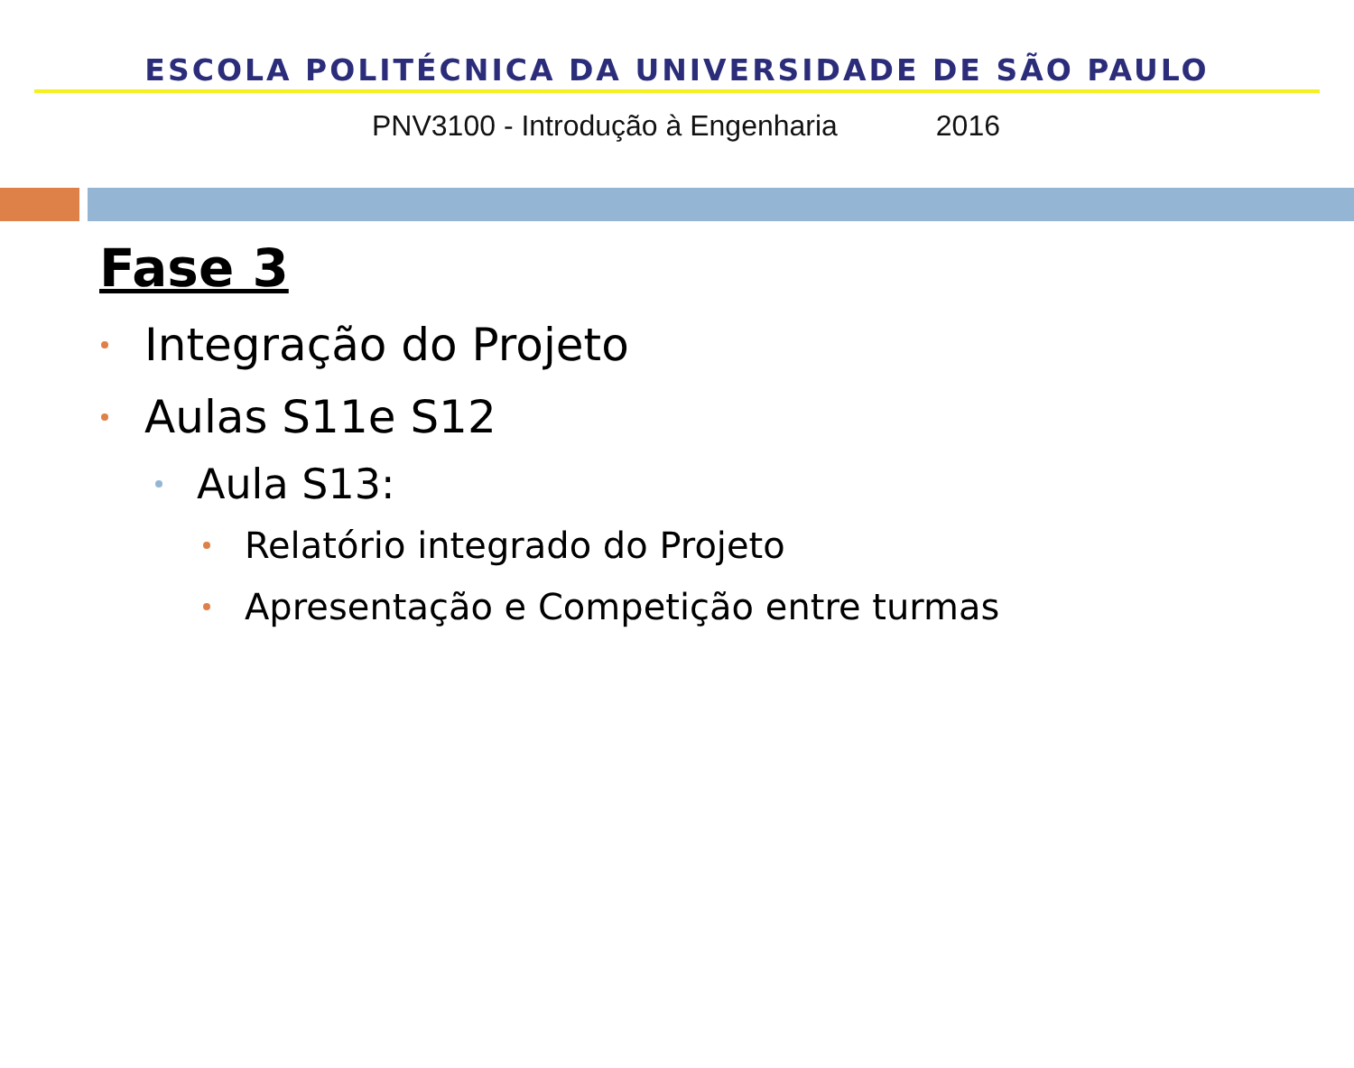ESCOLA POLITÉCNICA DA UNIVERSIDADE DE SÃO PAULO
PNV3100 - Introdução à Engenharia 2016
Fase 3
Integração do Projeto
Aulas S11e S12
Aula S13:
Relatório integrado do Projeto
Apresentação e Competição entre turmas